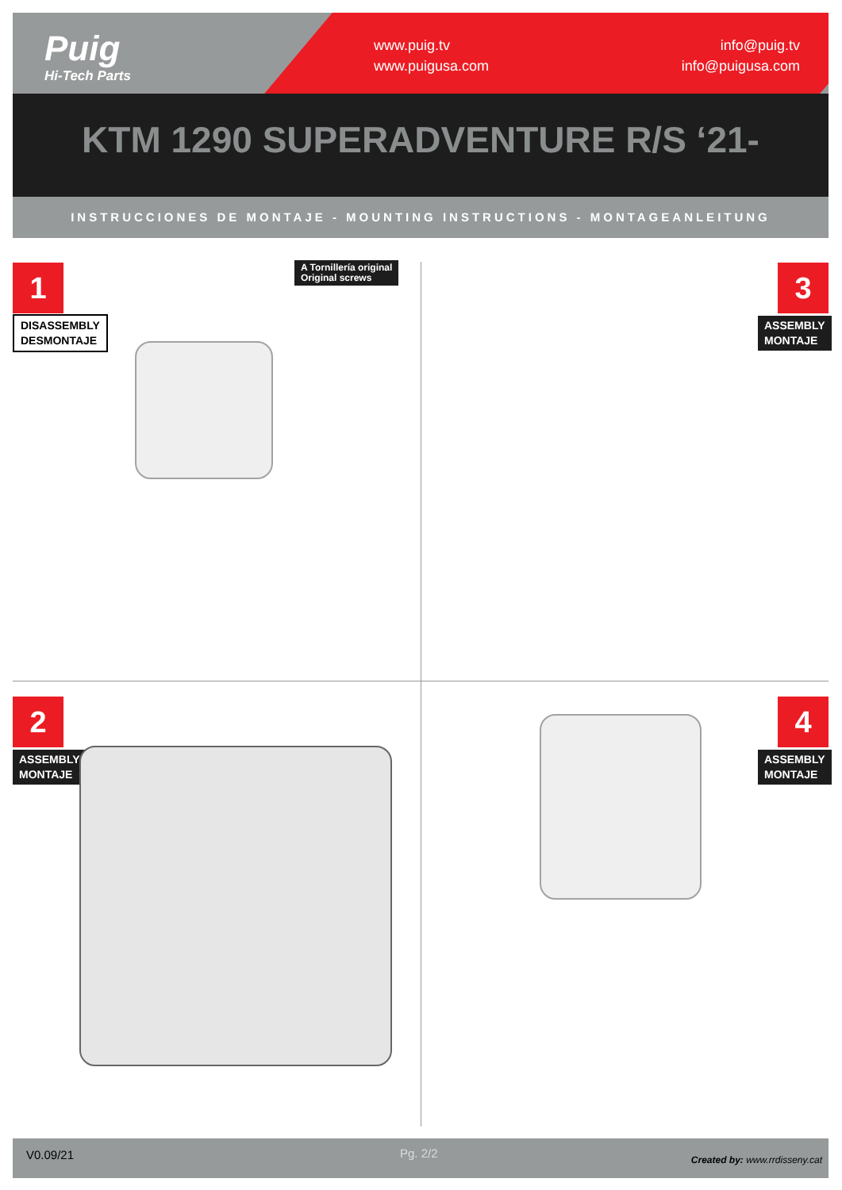Puig
Hi-Tech Parts
www.puig.tv
www.puigusa.com
info@puig.tv
info@puigusa.com
KTM 1290 SUPERADVENTURE R/S ‘21-
INSTRUCCIONES DE MONTAJE - MOUNTING INSTRUCTIONS - MONTAGEANLEITUNG
1
DISASSEMBLY
DESMONTAJE
A Tornillería original
Original screws
3
ASSEMBLY
MONTAJE
2
ASSEMBLY
MONTAJE
4
ASSEMBLY
MONTAJE
V0.09/21 Pg. 2/2 Created by: www.rrdisseny.cat